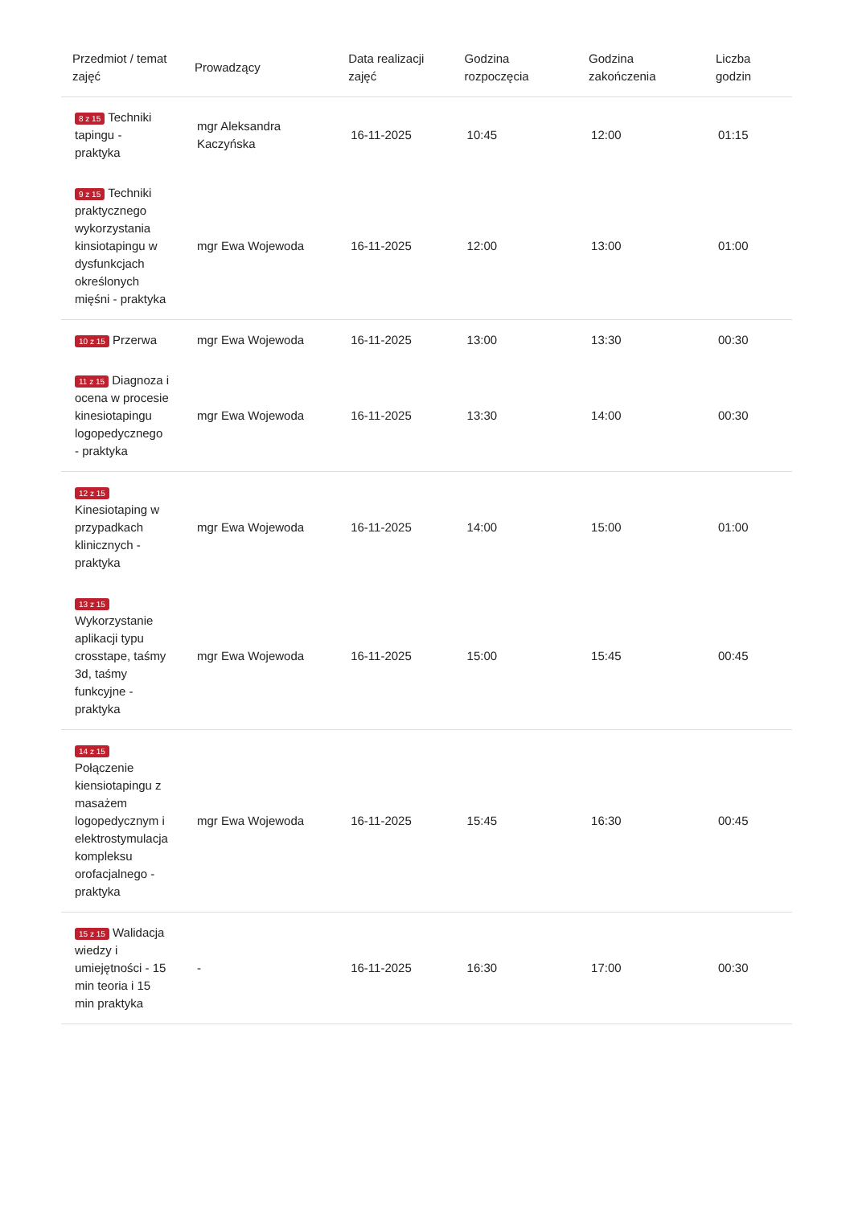| Przedmiot / temat zajęć | Prowadzący | Data realizacji zajęć | Godzina rozpoczęcia | Godzina zakończenia | Liczba godzin |
| --- | --- | --- | --- | --- | --- |
| 8 z 15 Techniki tapingu - praktyka | mgr Aleksandra Kaczyńska | 16-11-2025 | 10:45 | 12:00 | 01:15 |
| 9 z 15 Techniki praktycznego wykorzystania kinsiotapingu w dysfunkcjach określonych mięśni - praktyka | mgr Ewa Wojewoda | 16-11-2025 | 12:00 | 13:00 | 01:00 |
| 10 z 15 Przerwa | mgr Ewa Wojewoda | 16-11-2025 | 13:00 | 13:30 | 00:30 |
| 11 z 15 Diagnoza i ocena w procesie kinesiotapingu logopedycznego - praktyka | mgr Ewa Wojewoda | 16-11-2025 | 13:30 | 14:00 | 00:30 |
| 12 z 15 Kinesiotaping w przypadkach klinicznych - praktyka | mgr Ewa Wojewoda | 16-11-2025 | 14:00 | 15:00 | 01:00 |
| 13 z 15 Wykorzystanie aplikacji typu crosstape, taśmy 3d, taśmy funkcyjne - praktyka | mgr Ewa Wojewoda | 16-11-2025 | 15:00 | 15:45 | 00:45 |
| 14 z 15 Połączenie kiensiotapingu z masażem logopedycznym i elektrostymulacja kompleksu orofacjalnego - praktyka | mgr Ewa Wojewoda | 16-11-2025 | 15:45 | 16:30 | 00:45 |
| 15 z 15 Walidacja wiedzy i umiejętności - 15 min teoria i 15 min praktyka | - | 16-11-2025 | 16:30 | 17:00 | 00:30 |